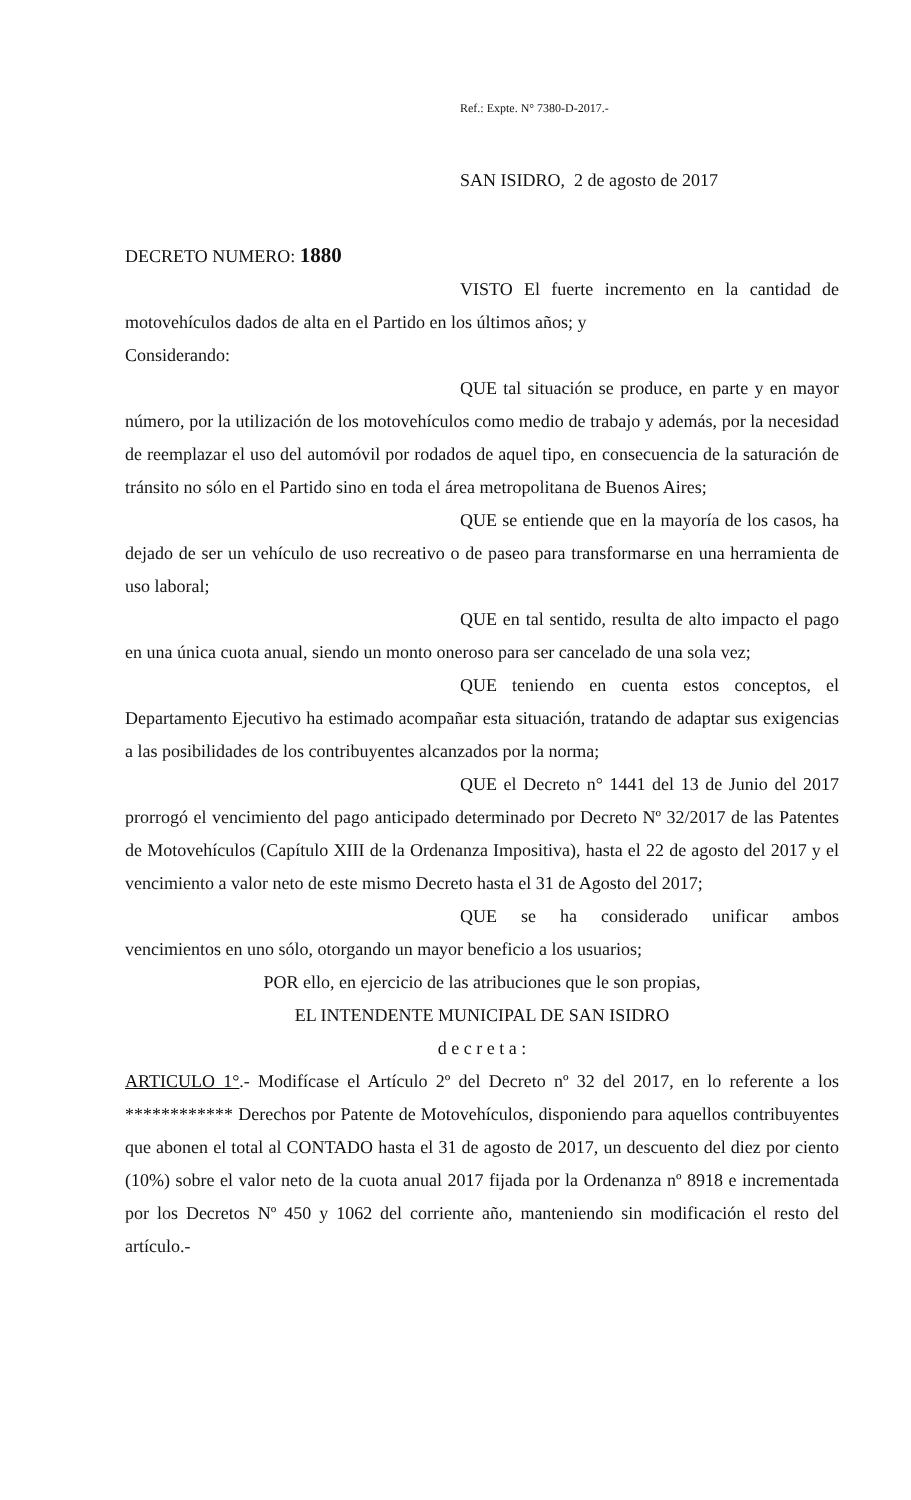Ref.: Expte. N° 7380-D-2017.-
SAN ISIDRO, 2 de agosto de 2017
DECRETO NUMERO: 1880
VISTO El fuerte incremento en la cantidad de motovehículos dados de alta en el Partido en los últimos años; y
Considerando:
QUE tal situación se produce, en parte y en mayor número, por la utilización de los motovehículos como medio de trabajo y además, por la necesidad de reemplazar el uso del automóvil por rodados de aquel tipo, en consecuencia de la saturación de tránsito no sólo en el Partido sino en toda el área metropolitana de Buenos Aires;
QUE se entiende que en la mayoría de los casos, ha dejado de ser un vehículo de uso recreativo o de paseo para transformarse en una herramienta de uso laboral;
QUE en tal sentido, resulta de alto impacto el pago en una única cuota anual, siendo un monto oneroso para ser cancelado de una sola vez;
QUE teniendo en cuenta estos conceptos, el Departamento Ejecutivo ha estimado acompañar esta situación, tratando de adaptar sus exigencias a las posibilidades de los contribuyentes alcanzados por la norma;
QUE el Decreto n° 1441 del 13 de Junio del 2017 prorrogó el vencimiento del pago anticipado determinado por Decreto Nº 32/2017 de las Patentes de Motovehículos (Capítulo XIII de la Ordenanza Impositiva), hasta el 22 de agosto del 2017 y el vencimiento a valor neto de este mismo Decreto hasta el 31 de Agosto del 2017;
QUE se ha considerado unificar ambos vencimientos en uno sólo, otorgando un mayor beneficio a los usuarios;
POR ello, en ejercicio de las atribuciones que le son propias,
EL INTENDENTE MUNICIPAL DE SAN ISIDRO
d e c r e t a :
ARTICULO 1°.- Modifícase el Artículo 2º del Decreto nº 32 del 2017, en lo referente a los ************ Derechos por Patente de Motovehículos, disponiendo para aquellos contribuyentes que abonen el total al CONTADO hasta el 31 de agosto de 2017, un descuento del diez por ciento (10%) sobre el valor neto de la cuota anual 2017 fijada por la Ordenanza nº 8918 e incrementada por los Decretos Nº 450 y 1062 del corriente año, manteniendo sin modificación el resto del artículo.-